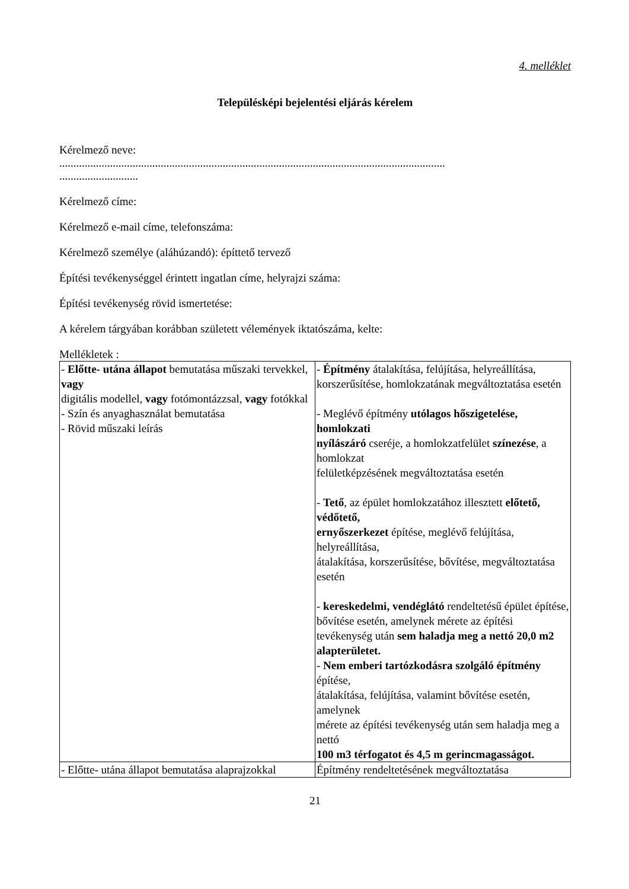4. melléklet
Településképi bejelentési eljárás kérelem
Kérelmező neve:
.........................................................................................................................................
............................
Kérelmező címe:
Kérelmező e-mail címe, telefonszáma:
Kérelmező személye (aláhúzandó): építtető tervező
Építési tevékenységgel érintett ingatlan címe, helyrajzi száma:
Építési tevékenység rövid ismertetése:
A kérelem tárgyában korábban született vélemények iktatószáma, kelte:
Mellékletek :
| - Előtte- utána állapot bemutatása műszaki tervekkel, vagy digitális modellel, vagy fotómontázzsal, vagy fotókkal - Szín és anyaghasználat bemutatása - Rövid műszaki leírás | - Építmény átalakítása, felújítása, helyreállítása, korszerűsítése, homlokzatának megváltoztatása esetén - Meglévő építmény utólagos hőszigetelése, homlokzati nyílászáró cseréje, a homlokzatfelület színezése , a homlokzat felületképzésének megváltoztatása esetén - Tető , az épület homlokzatához illesztett előtető, védőtető, ernyőszerkezet építése, meglévő felújítása, helyreállítása, átalakítása, korszerűsítése, bővítése, megváltoztatása esetén - kereskedelmi, vendéglátó rendeltetésű épület építése, bővítése esetén, amelynek mérete az építési tevékenység után sem haladja meg a nettó 20,0 m2 alapterületet. - Nem emberi tartózkodásra szolgáló építmény építése, átalakítása, felújítása, valamint bővítése esetén, amelynek mérete az építési tevékenység után sem haladja meg a nettó 100 m3 térfogatot és 4,5 m gerincmagasságot. |
| - Előtte- utána állapot bemutatása alaprajzokkal | Építmény rendeltetésének megváltoztatása |
21